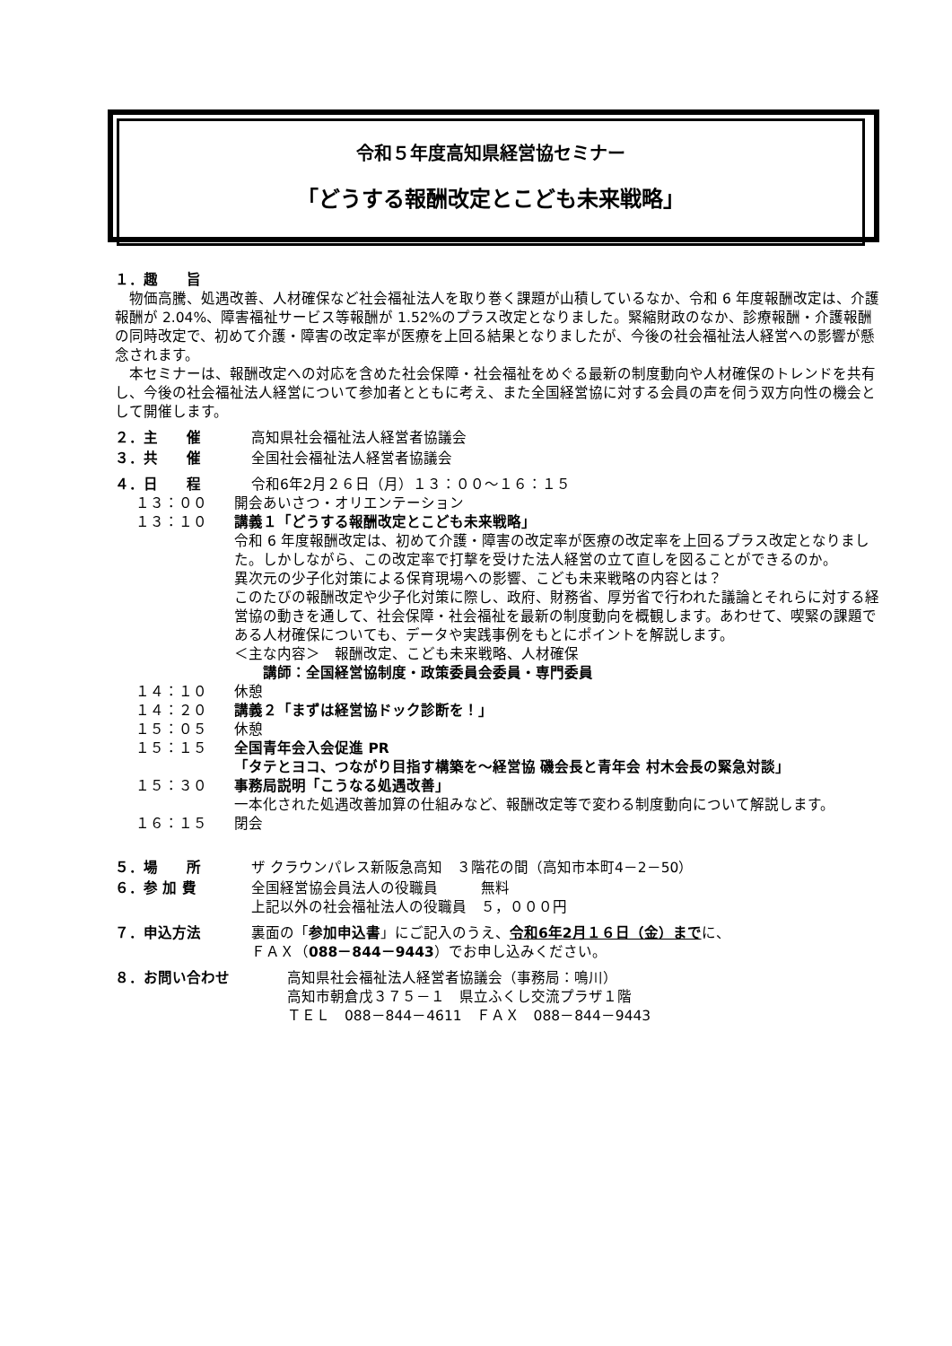令和５年度高知県経営協セミナー
「どうする報酬改定とこども未来戦略」
１．趣　　旨
　物価高騰、処遇改善、人材確保など社会福祉法人を取り巻く課題が山積しているなか、令和 6 年度報酬改定は、介護報酬が 2.04%、障害福祉サービス等報酬が 1.52%のプラス改定となりました。緊縮財政のなか、診療報酬・介護報酬の同時改定で、初めて介護・障害の改定率が医療を上回る結果となりましたが、今後の社会福祉法人経営への影響が懸念されます。
　本セミナーは、報酬改定への対応を含めた社会保障・社会福祉をめぐる最新の制度動向や人材確保のトレンドを共有し、今後の社会福祉法人経営について参加者とともに考え、また全国経営協に対する会員の声を伺う双方向性の機会として開催します。
２．主　　催 高知県社会福祉法人経営者協議会
３．共　　催 全国社会福祉法人経営者協議会
４．日　　程 令和6年2月２６日（月）１３：００～１６：１５
１３：００ 開会あいさつ・オリエンテーション
１３：１０ 講義１「どうする報酬改定とこども未来戦略」
令和 6 年度報酬改定は、初めて介護・障害の改定率が医療の改定率を上回るプラス改定となりました。しかしながら、この改定率で打撃を受けた法人経営の立て直しを図ることができるのか。
異次元の少子化対策による保育現場への影響、こども未来戦略の内容とは？
このたびの報酬改定や少子化対策に際し、政府、財務省、厚労省で行われた議論とそれらに対する経営協の動きを通して、社会保障・社会福祉を最新の制度動向を概観します。あわせて、喫緊の課題である人材確保についても、データや実践事例をもとにポイントを解説します。
＜主な内容＞　報酬改定、こども未来戦略、人材確保
　　講師：全国経営協制度・政策委員会委員・専門委員
１４：１０ 休憩
１４：２０ 講義２「まずは経営協ドック診断を！」
１５：０５ 休憩
１５：１５ 全国青年会入会促進 PR
「タテとヨコ、つながり目指す構築を～経営協 磯会長と青年会 村木会長の緊急対談」
１５：３０ 事務局説明「こうなる処遇改善」
一本化された処遇改善加算の仕組みなど、報酬改定等で変わる制度動向について解説します。
１６：１５ 閉会
５．場　　所 ザ クラウンパレス新阪急高知　３階花の間（高知市本町4－2－50）
６．参 加 費 全国経営協会員法人の役職員　　　無料
上記以外の社会福祉法人の役職員　５，０００円
７．申込方法 裏面の「参加申込書」にご記入のうえ、令和6年2月１６日（金）までに、
ＦＡＸ（088－844－9443）でお申し込みください。
８．お問い合わせ 高知県社会福祉法人経営者協議会（事務局：鳴川）
高知市朝倉戊３７５－１　県立ふくし交流プラザ１階
ＴＥＬ　088－844－4611　ＦＡＸ　088－844－9443